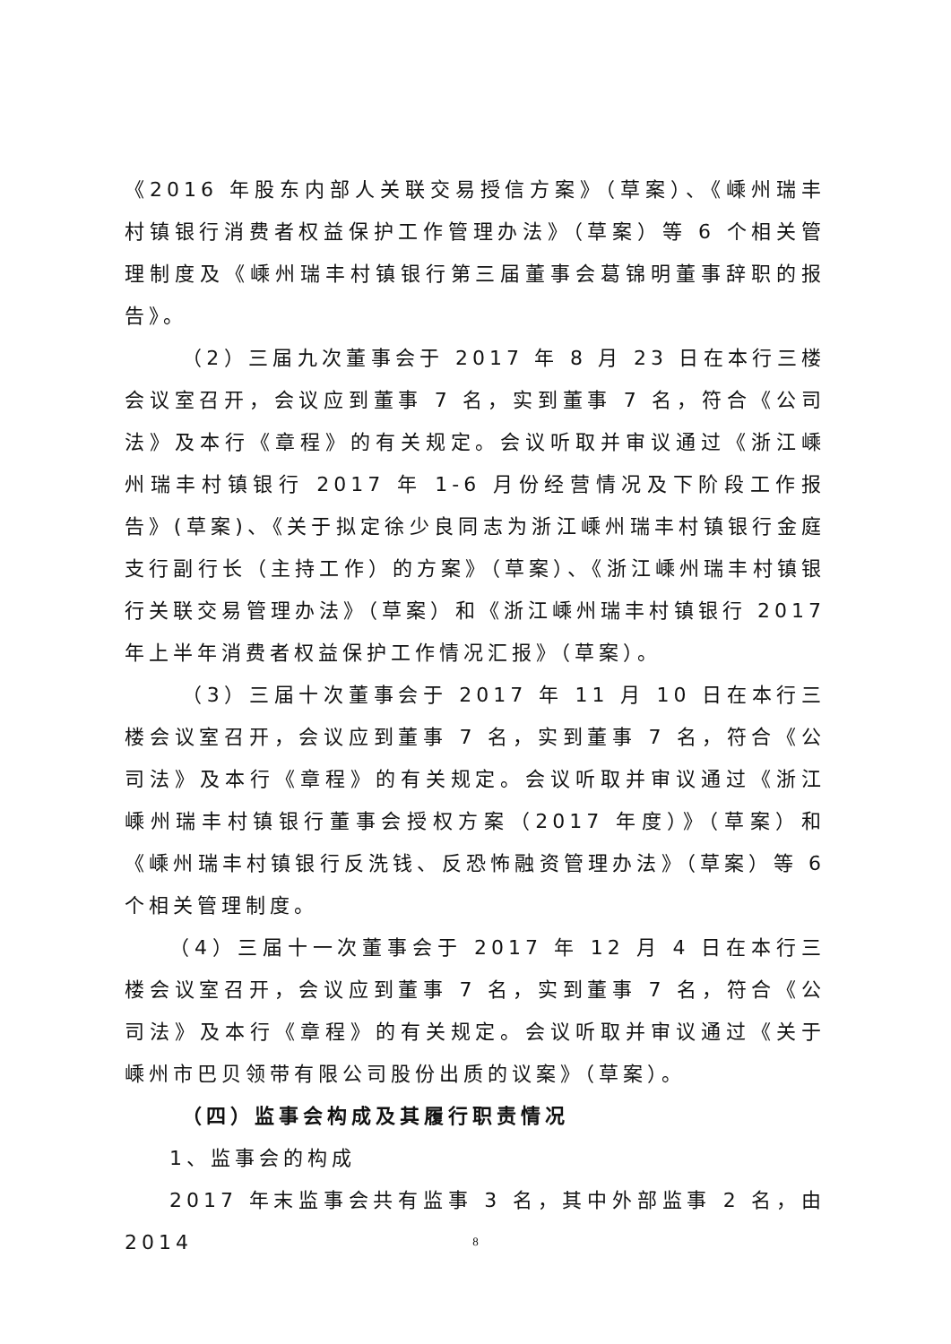《2016 年股东内部人关联交易授信方案》（草案）、《嵊州瑞丰村镇银行消费者权益保护工作管理办法》（草案）等 6 个相关管理制度及《嵊州瑞丰村镇银行第三届董事会葛锦明董事辞职的报告》。
（2）三届九次董事会于 2017 年 8 月 23 日在本行三楼会议室召开，会议应到董事 7 名，实到董事 7 名，符合《公司法》及本行《章程》的有关规定。会议听取并审议通过《浙江嵊州瑞丰村镇银行 2017 年 1-6 月份经营情况及下阶段工作报告》(草案)、《关于拟定徐少良同志为浙江嵊州瑞丰村镇银行金庭支行副行长（主持工作）的方案》（草案）、《浙江嵊州瑞丰村镇银行关联交易管理办法》（草案）和《浙江嵊州瑞丰村镇银行 2017 年上半年消费者权益保护工作情况汇报》（草案）。
（3）三届十次董事会于 2017 年 11 月 10 日在本行三楼会议室召开，会议应到董事 7 名，实到董事 7 名，符合《公司法》及本行《章程》的有关规定。会议听取并审议通过《浙江嵊州瑞丰村镇银行董事会授权方案（2017 年度）》（草案）和《嵊州瑞丰村镇银行反洗钱、反恐怖融资管理办法》（草案）等 6 个相关管理制度。
（4）三届十一次董事会于 2017 年 12 月 4 日在本行三楼会议室召开，会议应到董事 7 名，实到董事 7 名，符合《公司法》及本行《章程》的有关规定。会议听取并审议通过《关于嵊州市巴贝领带有限公司股份出质的议案》（草案）。
（四）监事会构成及其履行职责情况
1、监事会的构成
2017 年末监事会共有监事 3 名，其中外部监事 2 名，由 2014
8